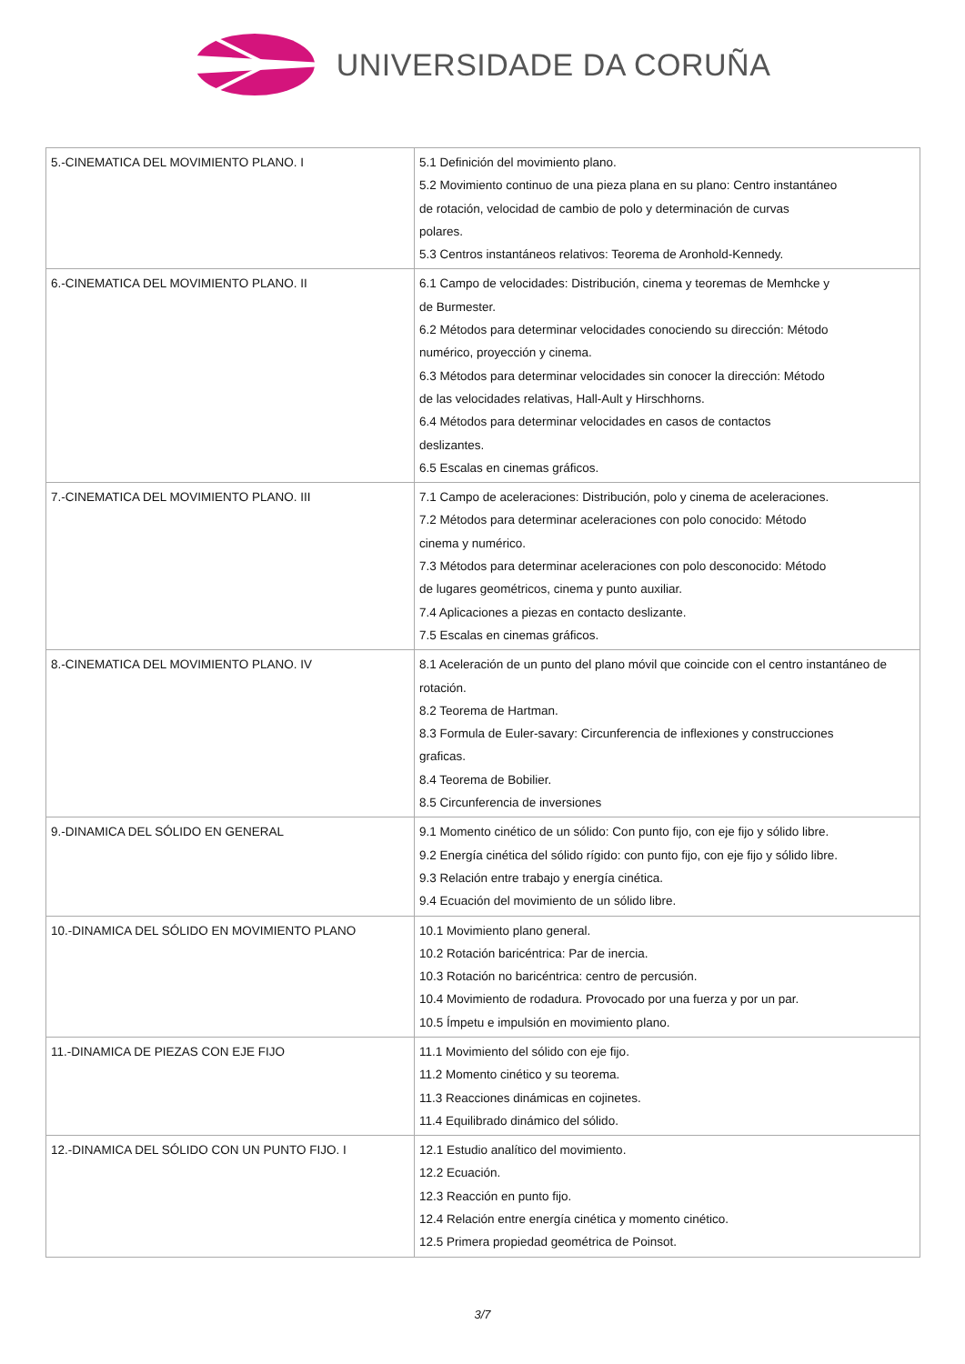UNIVERSIDADE DA CORUÑA
| 5.-CINEMATICA DEL MOVIMIENTO PLANO. I | 5.1 Definición del movimiento plano. 5.2 Movimiento continuo de una pieza plana en su plano: Centro instantáneo de rotación, velocidad de cambio de polo y determinación de curvas polares. 5.3 Centros instantáneos relativos: Teorema de Aronhold-Kennedy. |
| 6.-CINEMATICA DEL MOVIMIENTO PLANO. II | 6.1 Campo de velocidades: Distribución, cinema y teoremas de Memhcke y de Burmester. 6.2 Métodos para determinar velocidades conociendo su dirección: Método numérico, proyección y cinema. 6.3 Métodos para determinar velocidades sin conocer la dirección: Método de las velocidades relativas, Hall-Ault y Hirschhorns. 6.4 Métodos para determinar velocidades en casos de contactos deslizantes. 6.5 Escalas en cinemas gráficos. |
| 7.-CINEMATICA DEL MOVIMIENTO PLANO. III | 7.1 Campo de aceleraciones: Distribución, polo y cinema de aceleraciones. 7.2 Métodos para determinar aceleraciones con polo conocido: Método cinema y numérico. 7.3 Métodos para determinar aceleraciones con polo desconocido: Método de lugares geométricos, cinema y punto auxiliar. 7.4 Aplicaciones a piezas en contacto deslizante. 7.5 Escalas en cinemas gráficos. |
| 8.-CINEMATICA DEL MOVIMIENTO PLANO. IV | 8.1 Aceleración de un punto del plano móvil que coincide con el centro instantáneo de rotación. 8.2 Teorema de Hartman. 8.3 Formula de Euler-savary: Circunferencia de inflexiones y construcciones graficas. 8.4 Teorema de Bobilier. 8.5 Circunferencia de inversiones |
| 9.-DINAMICA DEL SÓLIDO EN GENERAL | 9.1 Momento cinético de un sólido: Con punto fijo, con eje fijo y sólido libre. 9.2 Energía cinética del sólido rígido: con punto fijo, con eje fijo y sólido libre. 9.3 Relación entre trabajo y energía cinética. 9.4 Ecuación del movimiento de un sólido libre. |
| 10.-DINAMICA DEL SÓLIDO EN MOVIMIENTO PLANO | 10.1 Movimiento plano general. 10.2 Rotación baricéntrica: Par de inercia. 10.3 Rotación no baricéntrica: centro de percusión. 10.4 Movimiento de rodadura. Provocado por una fuerza y por un par. 10.5 Ímpetu e impulsión en movimiento plano. |
| 11.-DINAMICA DE PIEZAS CON EJE FIJO | 11.1 Movimiento del sólido con eje fijo. 11.2 Momento cinético y su teorema. 11.3 Reacciones dinámicas en cojinetes. 11.4 Equilibrado dinámico del sólido. |
| 12.-DINAMICA DEL SÓLIDO CON UN PUNTO FIJO. I | 12.1 Estudio analítico del movimiento. 12.2 Ecuación. 12.3 Reacción en punto fijo. 12.4 Relación entre energía cinética y momento cinético. 12.5 Primera propiedad geométrica de Poinsot. |
3/7